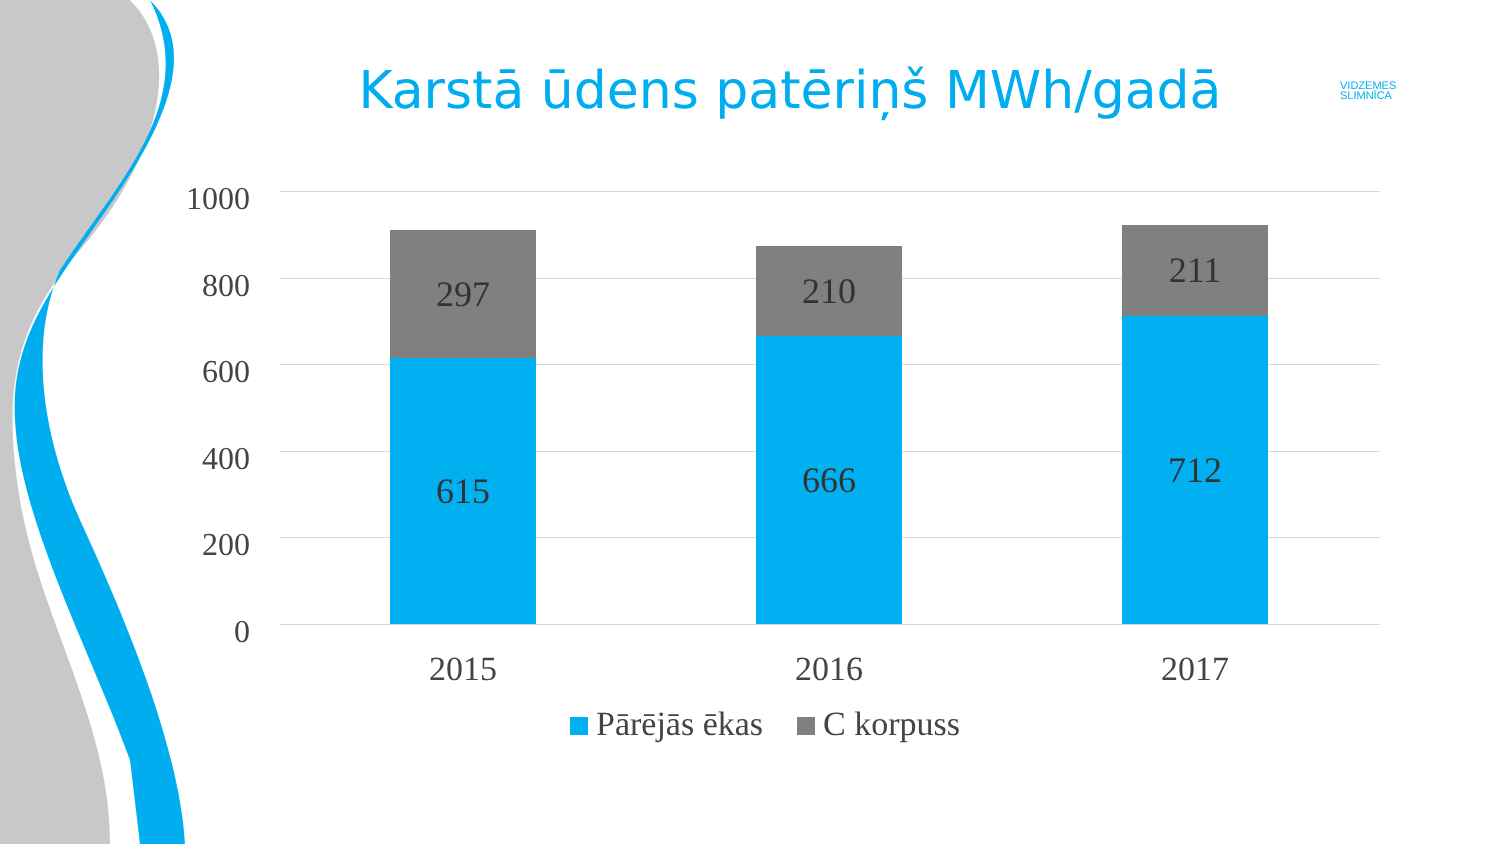Karstā ūdens patēriņš MWh/gadā
VIDZEMES
SLIMNĪCA
1000
800
600
400
200
0
297
615
210
666
211
712
2015 2016 2017
Pārējās ēkas C korpuss